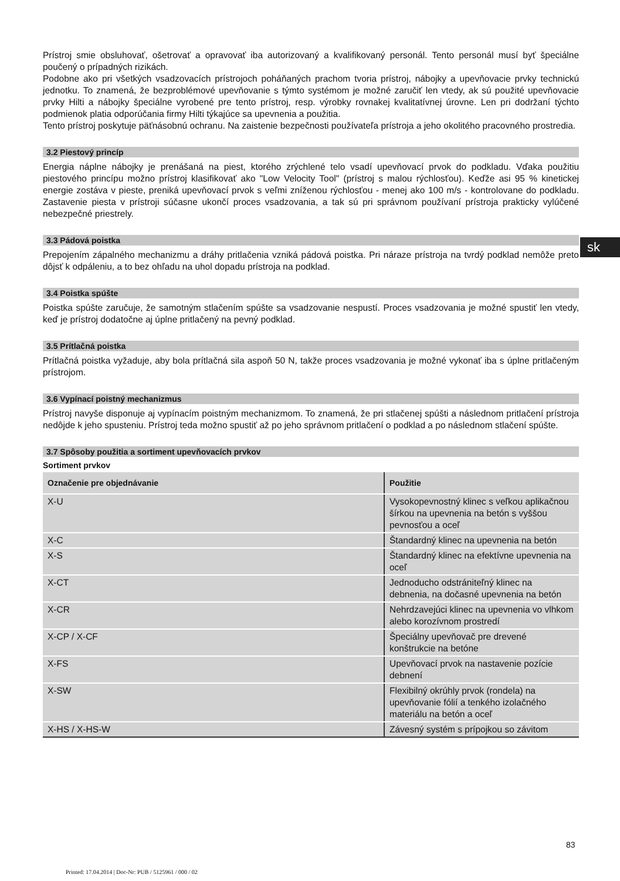Prístroj smie obsluhovať, ošetrovať a opravovať iba autorizovaný a kvalifikovaný personál. Tento personál musí byť špeciálne poučený o prípadných rizikách.
Podobne ako pri všetkých vsadzovacích prístrojoch poháňaných prachom tvoria prístroj, nábojky a upevňovacie prvky technickú jednotku. To znamená, že bezproblémové upevňovanie s týmto systémom je možné zaručiť len vtedy, ak sú použité upevňovacie prvky Hilti a nábojky špeciálne vyrobené pre tento prístroj, resp. výrobky rovnakej kvalitatívnej úrovne. Len pri dodržaní týchto podmienok platia odporúčania firmy Hilti týkajúce sa upevnenia a použitia.
Tento prístroj poskytuje päťnásobnú ochranu. Na zaistenie bezpečnosti používateľa prístroja a jeho okolitého pracovného prostredia.
3.2 Piestový princíp
Energia náplne nábojky je prenášaná na piest, ktorého zrýchlené telo vsadí upevňovací prvok do podkladu. Vďaka použitiu piestového princípu možno prístroj klasifikovať ako "Low Velocity Tool" (prístroj s malou rýchlosťou). Keďže asi 95 % kinetickej energie zostáva v pieste, preniká upevňovací prvok s veľmi zníženou rýchlosťou - menej ako 100 m/s - kontrolovane do podkladu. Zastavenie piesta v prístroji súčasne ukončí proces vsadzovania, a tak sú pri správnom používaní prístroja prakticky vylúčené nebezpečné priestrely.
3.3 Pádová poistka
Prepojením zápalného mechanizmu a dráhy pritlačenia vzniká pádová poistka. Pri náraze prístroja na tvrdý podklad nemôže preto dôjsť k odpáleniu, a to bez ohľadu na uhol dopadu prístroja na podklad.
3.4 Poistka spúšte
Poistka spúšte zaručuje, že samotným stlačením spúšte sa vsadzovanie nespustí. Proces vsadzovania je možné spustiť len vtedy, keď je prístroj dodatočne aj úplne pritlačený na pevný podklad.
3.5 Prítlačná poistka
Prítlačná poistka vyžaduje, aby bola prítlačná sila aspoň 50 N, takže proces vsadzovania je možné vykonať iba s úplne pritlačeným prístrojom.
3.6 Vypínací poistný mechanizmus
Prístroj navyše disponuje aj vypínacím poistným mechanizmom. To znamená, že pri stlačenej spúšti a následnom pritlačení prístroja nedôjde k jeho spusteniu. Prístroj teda možno spustiť až po jeho správnom pritlačení o podklad a po následnom stlačení spúšte.
3.7 Spôsoby použitia a sortiment upevňovacích prvkov
Sortiment prvkov
| Označenie pre objednávanie | Použitie |
| --- | --- |
| X-U | Vysokopevnostný klinec s veľkou aplikačnou šírkou na upevnenia na betón s vyššou pevnosťou a oceľ |
| X-C | Štandardný klinec na upevnenia na betón |
| X-S | Štandardný klinec na efektívne upevnenia na oceľ |
| X-CT | Jednoducho odstrániteľný klinec na debnenia, na dočasné upevnenia na betón |
| X-CR | Nehrdzavejúci klinec na upevnenia vo vlhkom alebo korozívnom prostredí |
| X-CP / X-CF | Špeciálny upevňovač pre drevené konštrukcie na betóne |
| X-FS | Upevňovací prvok na nastavenie pozície debnení |
| X-SW | Flexibilný okrúhly prvok (rondela) na upevňovanie fólií a tenkého izolačného materiálu na betón a oceľ |
| X-HS / X-HS-W | Závesný systém s prípojkou so závitom |
sk
83
Printed: 17.04.2014 | Doc-Nr: PUB / 5125961 / 000 / 02